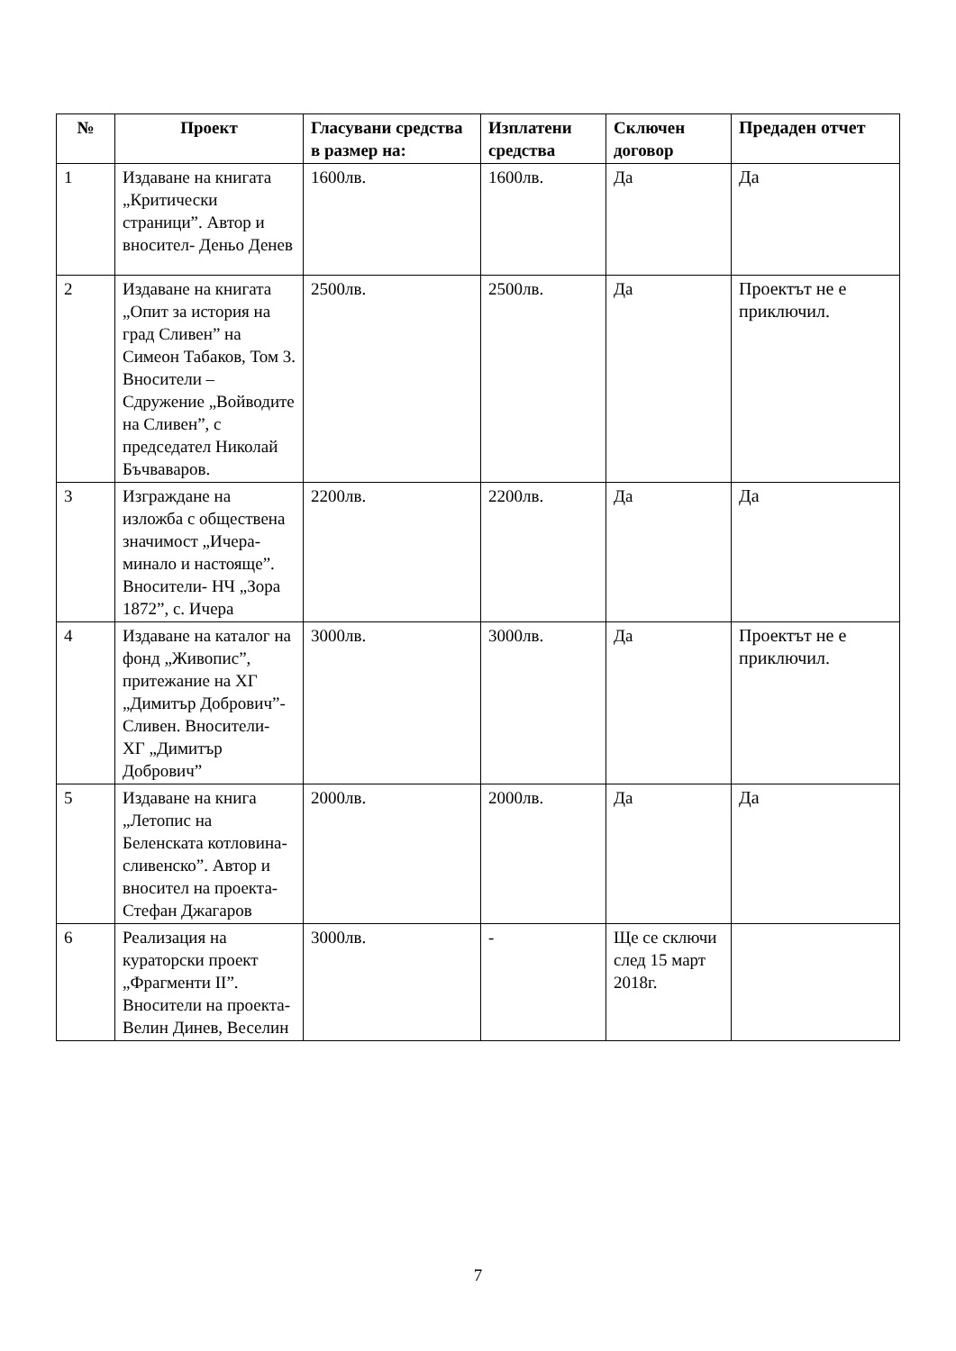| № | Проект | Гласувани средства в размер на: | Изплатени средства | Сключен договор | Предаден отчет |
| --- | --- | --- | --- | --- | --- |
| 1 | Издаване на книгата „Критически страници”. Автор и вносител- Деньо Денев | 1600лв. | 1600лв. | Да | Да |
| 2 | Издаване на книгата „Опит за история на град Сливен” на Симеон Табаков, Том 3. Вносители – Сдружение „Войводите на Сливен”, с председател Николай Бъчваваров. | 2500лв. | 2500лв. | Да | Проектът не е приключил. |
| 3 | Изграждане на изложба с обществена значимост „Ичера-минало и настояще”. Вносители- НЧ „Зора 1872”, с. Ичера | 2200лв. | 2200лв. | Да | Да |
| 4 | Издаване на каталог на фонд „Живопис”, притежание на ХГ „Димитър Добрович”- Сливен. Вносители- ХГ „Димитър Добрович” | 3000лв. | 3000лв. | Да | Проектът не е приключил. |
| 5 | Издаване на книга „Летопис на Беленската котловина-сливенско”. Автор и вносител на проекта- Стефан Джагаров | 2000лв. | 2000лв. | Да | Да |
| 6 | Реализация на кураторски проект „Фрагменти II”. Вносители на проекта- Велин Динев, Веселин | 3000лв. | - | Ще се сключи след 15 март 2018г. | |
7